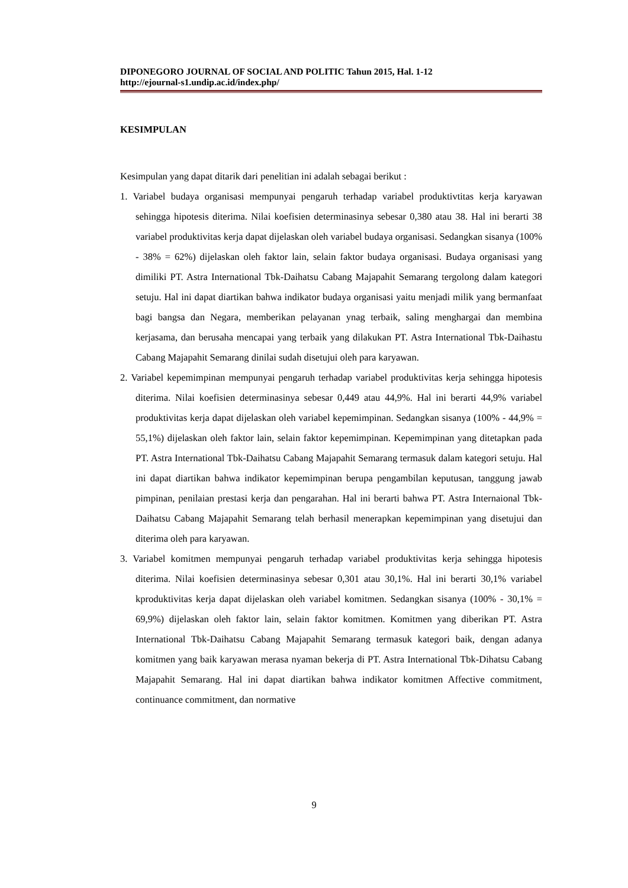DIPONEGORO JOURNAL OF SOCIAL AND POLITIC Tahun 2015, Hal. 1-12
http://ejournal-s1.undip.ac.id/index.php/
KESIMPULAN
Kesimpulan yang dapat ditarik dari penelitian ini adalah sebagai berikut :
1. Variabel budaya organisasi mempunyai pengaruh terhadap variabel produktivtitas kerja karyawan sehingga hipotesis diterima. Nilai koefisien determinasinya sebesar 0,380 atau 38. Hal ini berarti 38 variabel produktivitas kerja dapat dijelaskan oleh variabel budaya organisasi. Sedangkan sisanya (100% - 38% = 62%) dijelaskan oleh faktor lain, selain faktor budaya organisasi. Budaya organisasi yang dimiliki PT. Astra International Tbk-Daihatsu Cabang Majapahit Semarang tergolong dalam kategori setuju. Hal ini dapat diartikan bahwa indikator budaya organisasi yaitu menjadi milik yang bermanfaat bagi bangsa dan Negara, memberikan pelayanan ynag terbaik, saling menghargai dan membina kerjasama, dan berusaha mencapai yang terbaik yang dilakukan PT. Astra International Tbk-Daihastu Cabang Majapahit Semarang dinilai sudah disetujui oleh para karyawan.
2. Variabel kepemimpinan mempunyai pengaruh terhadap variabel produktivitas kerja sehingga hipotesis diterima. Nilai koefisien determinasinya sebesar 0,449 atau 44,9%. Hal ini berarti 44,9% variabel produktivitas kerja dapat dijelaskan oleh variabel kepemimpinan. Sedangkan sisanya (100% - 44,9% = 55,1%) dijelaskan oleh faktor lain, selain faktor kepemimpinan. Kepemimpinan yang ditetapkan pada PT. Astra International Tbk-Daihatsu Cabang Majapahit Semarang termasuk dalam kategori setuju. Hal ini dapat diartikan bahwa indikator kepemimpinan berupa pengambilan keputusan, tanggung jawab pimpinan, penilaian prestasi kerja dan pengarahan. Hal ini berarti bahwa PT. Astra Internaional Tbk-Daihatsu Cabang Majapahit Semarang telah berhasil menerapkan kepemimpinan yang disetujui dan diterima oleh para karyawan.
3. Variabel komitmen mempunyai pengaruh terhadap variabel produktivitas kerja sehingga hipotesis diterima. Nilai koefisien determinasinya sebesar 0,301 atau 30,1%. Hal ini berarti 30,1% variabel kproduktivitas kerja dapat dijelaskan oleh variabel komitmen. Sedangkan sisanya (100% - 30,1% = 69,9%) dijelaskan oleh faktor lain, selain faktor komitmen. Komitmen yang diberikan PT. Astra International Tbk-Daihatsu Cabang Majapahit Semarang termasuk kategori baik, dengan adanya komitmen yang baik karyawan merasa nyaman bekerja di PT. Astra International Tbk-Dihatsu Cabang Majapahit Semarang. Hal ini dapat diartikan bahwa indikator komitmen Affective commitment, continuance commitment, dan normative
9